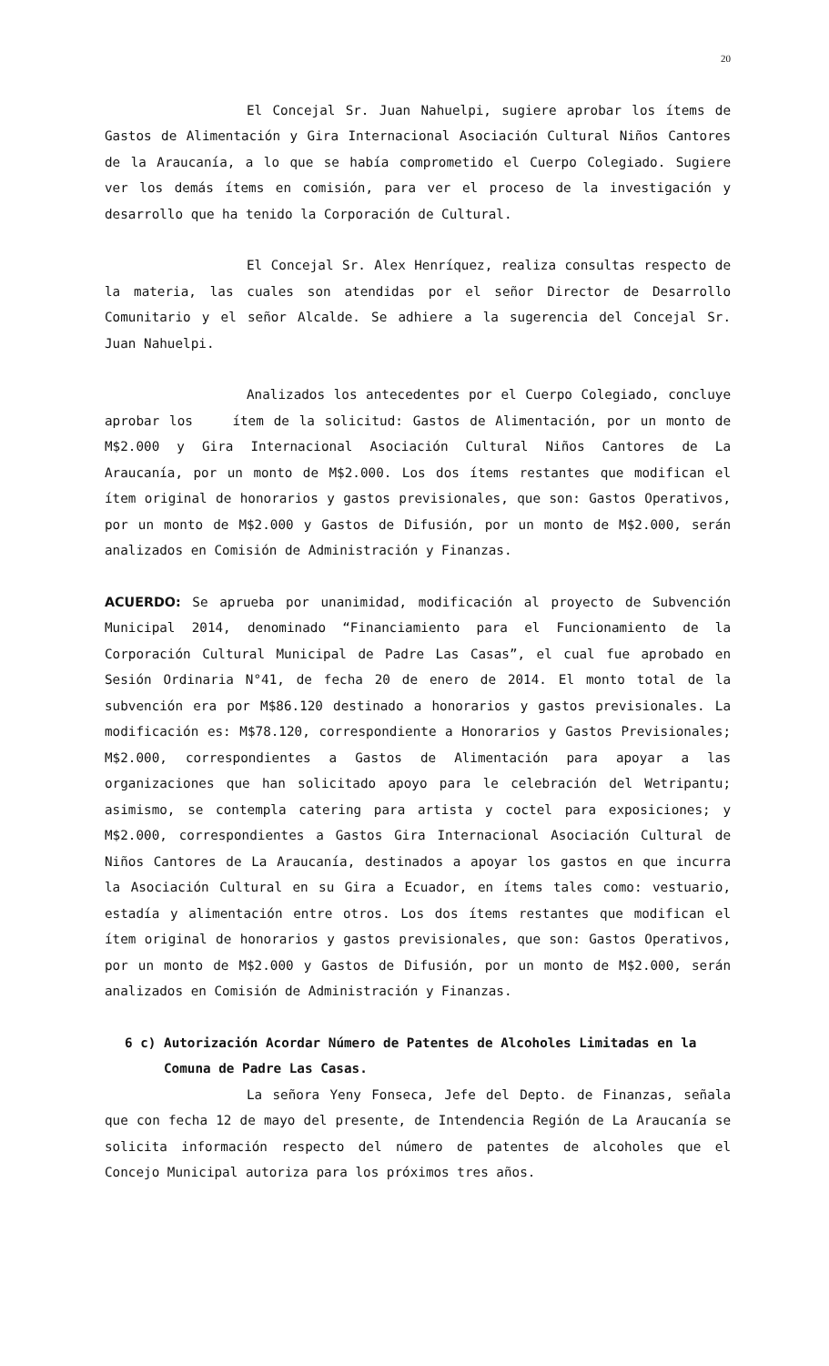20
El Concejal Sr. Juan Nahuelpi, sugiere aprobar los ítems de Gastos de Alimentación y Gira Internacional Asociación Cultural Niños Cantores de la Araucanía, a lo que se había comprometido el Cuerpo Colegiado. Sugiere ver los demás ítems en comisión, para ver el proceso de la investigación y desarrollo que ha tenido la Corporación de Cultural.
El Concejal Sr. Alex Henríquez, realiza consultas respecto de la materia, las cuales son atendidas por el señor Director de Desarrollo Comunitario y el señor Alcalde. Se adhiere a la sugerencia del Concejal Sr. Juan Nahuelpi.
Analizados los antecedentes por el Cuerpo Colegiado, concluye aprobar los ítem de la solicitud: Gastos de Alimentación, por un monto de M$2.000 y Gira Internacional Asociación Cultural Niños Cantores de La Araucanía, por un monto de M$2.000. Los dos ítems restantes que modifican el ítem original de honorarios y gastos previsionales, que son: Gastos Operativos, por un monto de M$2.000 y Gastos de Difusión, por un monto de M$2.000, serán analizados en Comisión de Administración y Finanzas.
ACUERDO: Se aprueba por unanimidad, modificación al proyecto de Subvención Municipal 2014, denominado “Financiamiento para el Funcionamiento de la Corporación Cultural Municipal de Padre Las Casas”, el cual fue aprobado en Sesión Ordinaria N°41, de fecha 20 de enero de 2014. El monto total de la subvención era por M$86.120 destinado a honorarios y gastos previsionales. La modificación es: M$78.120, correspondiente a Honorarios y Gastos Previsionales; M$2.000, correspondientes a Gastos de Alimentación para apoyar a las organizaciones que han solicitado apoyo para le celebración del Wetripantu; asimismo, se contempla catering para artista y coctel para exposiciones; y M$2.000, correspondientes a Gastos Gira Internacional Asociación Cultural de Niños Cantores de La Araucanía, destinados a apoyar los gastos en que incurra la Asociación Cultural en su Gira a Ecuador, en ítems tales como: vestuario, estadía y alimentación entre otros. Los dos ítems restantes que modifican el ítem original de honorarios y gastos previsionales, que son: Gastos Operativos, por un monto de M$2.000 y Gastos de Difusión, por un monto de M$2.000, serán analizados en Comisión de Administración y Finanzas.
6 c) Autorización Acordar Número de Patentes de Alcoholes Limitadas en la
Comuna de Padre Las Casas.
La señora Yeny Fonseca, Jefe del Depto. de Finanzas, señala que con fecha 12 de mayo del presente, de Intendencia Región de La Araucanía se solicita información respecto del número de patentes de alcoholes que el Concejo Municipal autoriza para los próximos tres años.